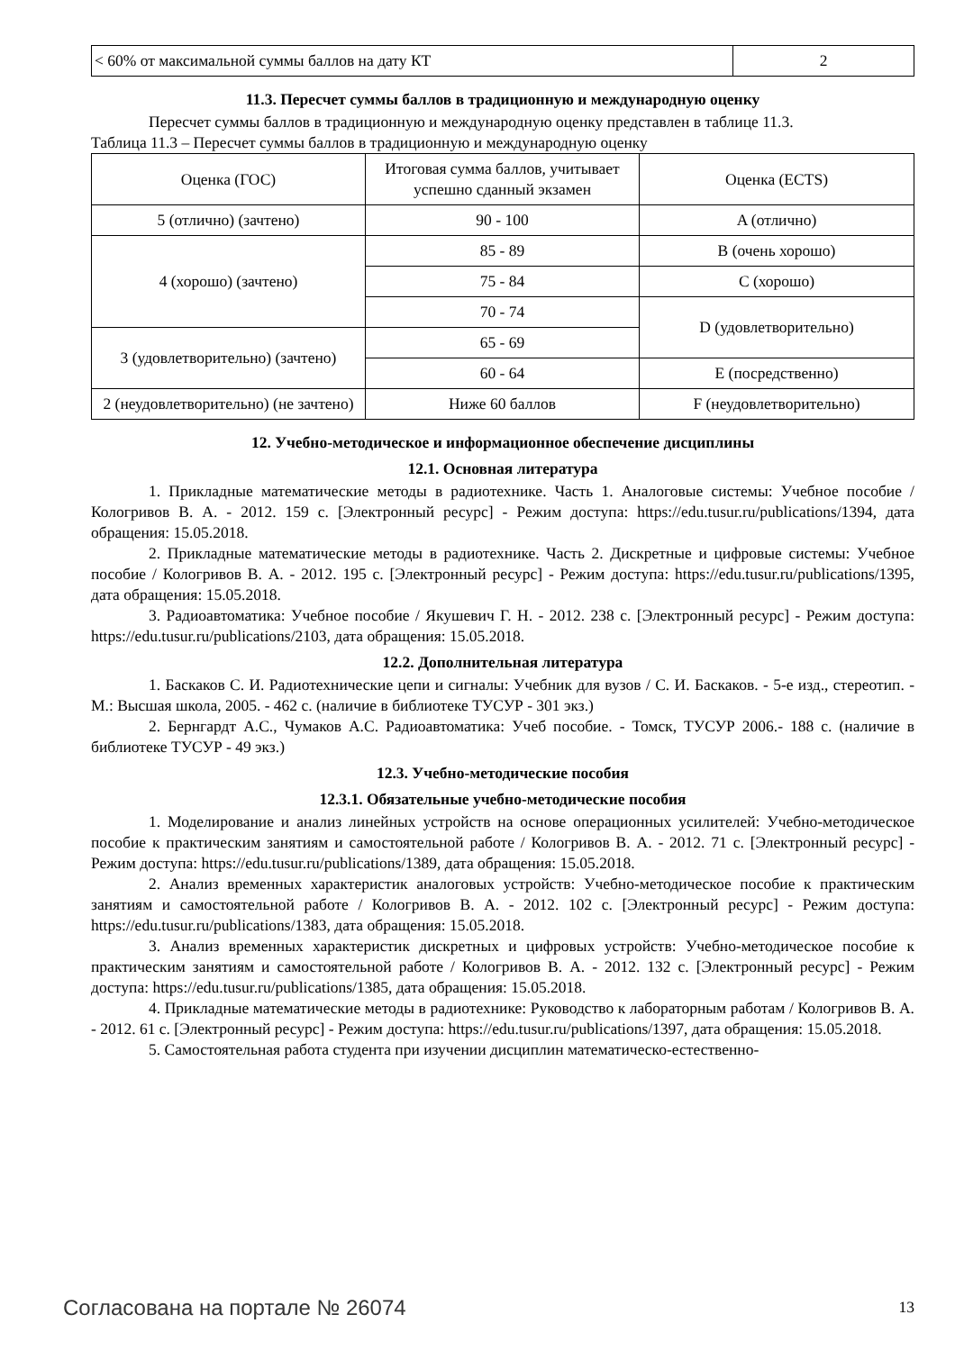| < 60% от максимальной суммы баллов на дату КТ | 2 |
11.3. Пересчет суммы баллов в традиционную и международную оценку
Пересчет суммы баллов в традиционную и международную оценку представлен в таблице 11.3.
Таблица 11.3 – Пересчет суммы баллов в традиционную и международную оценку
| Оценка (ГОС) | Итоговая сумма баллов, учитывает успешно сданный экзамен | Оценка (ECTS) |
| --- | --- | --- |
| 5 (отлично) (зачтено) | 90 - 100 | A (отлично) |
| 4 (хорошо) (зачтено) | 85 - 89 | B (очень хорошо) |
| | 75 - 84 | C (хорошо) |
| | 70 - 74 | D (удовлетворительно) |
| 3 (удовлетворительно) (зачтено) | 65 - 69 | |
| | 60 - 64 | E (посредственно) |
| 2 (неудовлетворительно) (не зачтено) | Ниже 60 баллов | F (неудовлетворительно) |
12. Учебно-методическое и информационное обеспечение дисциплины
12.1. Основная литература
1. Прикладные математические методы в радиотехнике. Часть 1. Аналоговые системы: Учебное пособие / Кологривов В. А. - 2012. 159 с. [Электронный ресурс] - Режим доступа: https://edu.tusur.ru/publications/1394, дата обращения: 15.05.2018.
2. Прикладные математические методы в радиотехнике. Часть 2. Дискретные и цифровые системы: Учебное пособие / Кологривов В. А. - 2012. 195 с. [Электронный ресурс] - Режим доступа: https://edu.tusur.ru/publications/1395, дата обращения: 15.05.2018.
3. Радиоавтоматика: Учебное пособие / Якушевич Г. Н. - 2012. 238 с. [Электронный ресурс] - Режим доступа: https://edu.tusur.ru/publications/2103, дата обращения: 15.05.2018.
12.2. Дополнительная литература
1. Баскаков С. И. Радиотехнические цепи и сигналы: Учебник для вузов / С. И. Баскаков. - 5-е изд., стереотип. - М.: Высшая школа, 2005. - 462 с. (наличие в библиотеке ТУСУР - 301 экз.)
2. Бернгардт А.С., Чумаков А.С. Радиоавтоматика: Учеб пособие. - Томск, ТУСУР 2006.- 188 с. (наличие в библиотеке ТУСУР - 49 экз.)
12.3. Учебно-методические пособия
12.3.1. Обязательные учебно-методические пособия
1. Моделирование и анализ линейных устройств на основе операционных усилителей: Учебно-методическое пособие к практическим занятиям и самостоятельной работе / Кологривов В. А. - 2012. 71 с. [Электронный ресурс] - Режим доступа: https://edu.tusur.ru/publications/1389, дата обращения: 15.05.2018.
2. Анализ временных характеристик аналоговых устройств: Учебно-методическое пособие к практическим занятиям и самостоятельной работе / Кологривов В. А. - 2012. 102 с. [Электронный ресурс] - Режим доступа: https://edu.tusur.ru/publications/1383, дата обращения: 15.05.2018.
3. Анализ временных характеристик дискретных и цифровых устройств: Учебно-методическое пособие к практическим занятиям и самостоятельной работе / Кологривов В. А. - 2012. 132 с. [Электронный ресурс] - Режим доступа: https://edu.tusur.ru/publications/1385, дата обращения: 15.05.2018.
4. Прикладные математические методы в радиотехнике: Руководство к лабораторным работам / Кологривов В. А. - 2012. 61 с. [Электронный ресурс] - Режим доступа: https://edu.tusur.ru/publications/1397, дата обращения: 15.05.2018.
5. Самостоятельная работа студента при изучении дисциплин математическо-естественно-
Согласована на портале № 26074 13